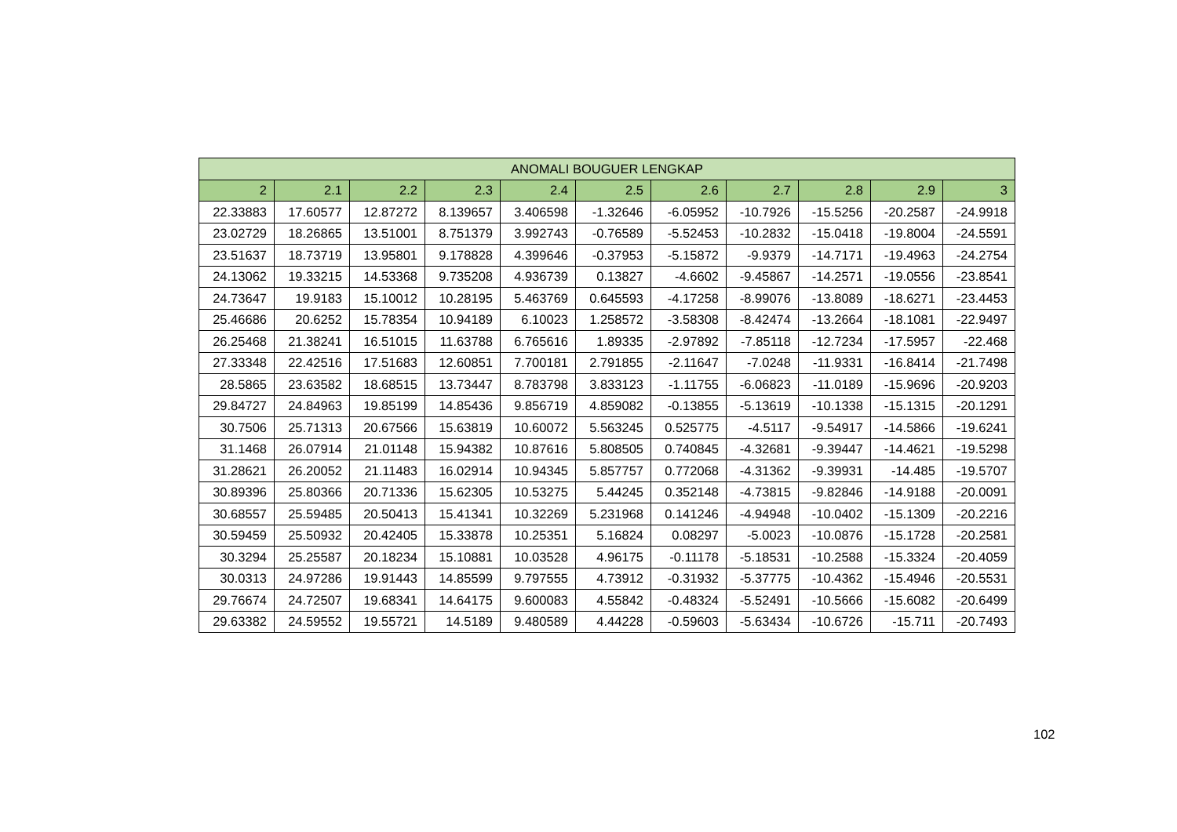| ANOMALI BOUGUER LENGKAP | | | | | | | | | | |
| --- | --- | --- | --- | --- | --- | --- | --- | --- | --- | --- |
| 2 | 2.1 | 2.2 | 2.3 | 2.4 | 2.5 | 2.6 | 2.7 | 2.8 | 2.9 | 3 |
| 22.33883 | 17.60577 | 12.87272 | 8.139657 | 3.406598 | -1.32646 | -6.05952 | -10.7926 | -15.5256 | -20.2587 | -24.9918 |
| 23.02729 | 18.26865 | 13.51001 | 8.751379 | 3.992743 | -0.76589 | -5.52453 | -10.2832 | -15.0418 | -19.8004 | -24.5591 |
| 23.51637 | 18.73719 | 13.95801 | 9.178828 | 4.399646 | -0.37953 | -5.15872 | -9.9379 | -14.7171 | -19.4963 | -24.2754 |
| 24.13062 | 19.33215 | 14.53368 | 9.735208 | 4.936739 | 0.13827 | -4.6602 | -9.45867 | -14.2571 | -19.0556 | -23.8541 |
| 24.73647 | 19.9183 | 15.10012 | 10.28195 | 5.463769 | 0.645593 | -4.17258 | -8.99076 | -13.8089 | -18.6271 | -23.4453 |
| 25.46686 | 20.6252 | 15.78354 | 10.94189 | 6.10023 | 1.258572 | -3.58308 | -8.42474 | -13.2664 | -18.1081 | -22.9497 |
| 26.25468 | 21.38241 | 16.51015 | 11.63788 | 6.765616 | 1.89335 | -2.97892 | -7.85118 | -12.7234 | -17.5957 | -22.468 |
| 27.33348 | 22.42516 | 17.51683 | 12.60851 | 7.700181 | 2.791855 | -2.11647 | -7.0248 | -11.9331 | -16.8414 | -21.7498 |
| 28.5865 | 23.63582 | 18.68515 | 13.73447 | 8.783798 | 3.833123 | -1.11755 | -6.06823 | -11.0189 | -15.9696 | -20.9203 |
| 29.84727 | 24.84963 | 19.85199 | 14.85436 | 9.856719 | 4.859082 | -0.13855 | -5.13619 | -10.1338 | -15.1315 | -20.1291 |
| 30.7506 | 25.71313 | 20.67566 | 15.63819 | 10.60072 | 5.563245 | 0.525775 | -4.5117 | -9.54917 | -14.5866 | -19.6241 |
| 31.1468 | 26.07914 | 21.01148 | 15.94382 | 10.87616 | 5.808505 | 0.740845 | -4.32681 | -9.39447 | -14.4621 | -19.5298 |
| 31.28621 | 26.20052 | 21.11483 | 16.02914 | 10.94345 | 5.857757 | 0.772068 | -4.31362 | -9.39931 | -14.485 | -19.5707 |
| 30.89396 | 25.80366 | 20.71336 | 15.62305 | 10.53275 | 5.44245 | 0.352148 | -4.73815 | -9.82846 | -14.9188 | -20.0091 |
| 30.68557 | 25.59485 | 20.50413 | 15.41341 | 10.32269 | 5.231968 | 0.141246 | -4.94948 | -10.0402 | -15.1309 | -20.2216 |
| 30.59459 | 25.50932 | 20.42405 | 15.33878 | 10.25351 | 5.16824 | 0.08297 | -5.0023 | -10.0876 | -15.1728 | -20.2581 |
| 30.3294 | 25.25587 | 20.18234 | 15.10881 | 10.03528 | 4.96175 | -0.11178 | -5.18531 | -10.2588 | -15.3324 | -20.4059 |
| 30.0313 | 24.97286 | 19.91443 | 14.85599 | 9.797555 | 4.73912 | -0.31932 | -5.37775 | -10.4362 | -15.4946 | -20.5531 |
| 29.76674 | 24.72507 | 19.68341 | 14.64175 | 9.600083 | 4.55842 | -0.48324 | -5.52491 | -10.5666 | -15.6082 | -20.6499 |
| 29.63382 | 24.59552 | 19.55721 | 14.5189 | 9.480589 | 4.44228 | -0.59603 | -5.63434 | -10.6726 | -15.711 | -20.7493 |
102